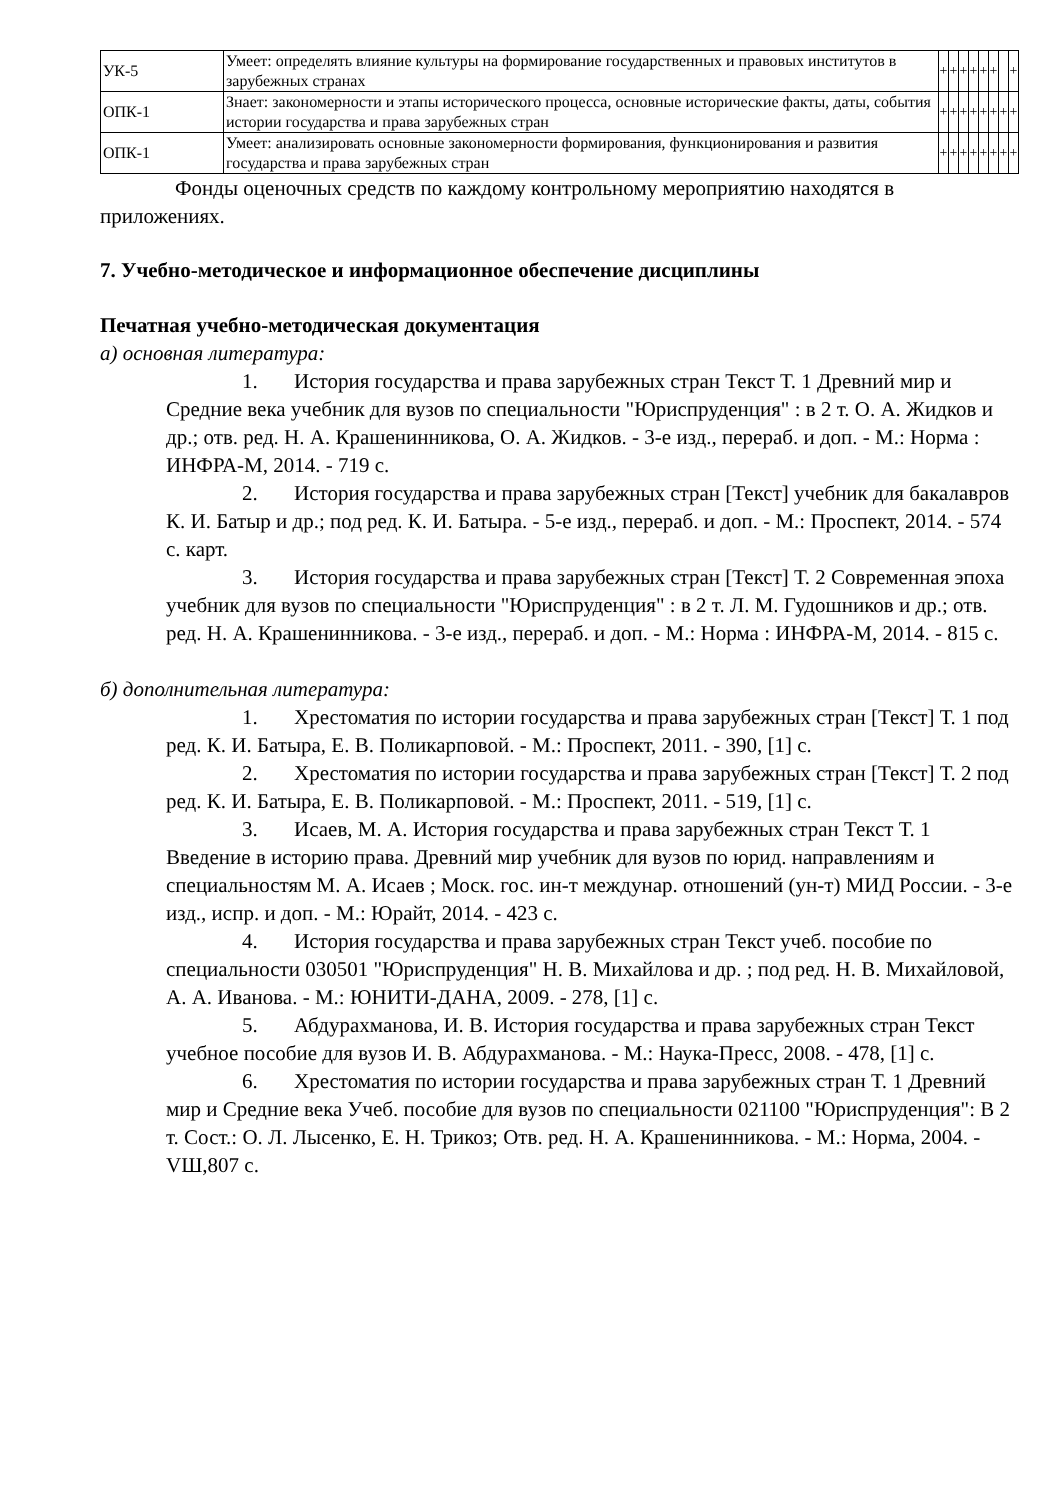| УК-5 | Умеет: определять влияние культуры на формирование государственных и правовых институтов в зарубежных странах | + | + | + | + | + | + | | + |
| ОПК-1 | Знает: закономерности и этапы исторического процесса, основные исторические факты, даты, события истории государства и права зарубежных стран | + | + | + | + | + | + | + | + |
| ОПК-1 | Умеет: анализировать основные закономерности формирования, функционирования и развития государства и права зарубежных стран | + | + | + | + | + | + | + | + |
Фонды оценочных средств по каждому контрольному мероприятию находятся в приложениях.
7. Учебно-методическое и информационное обеспечение дисциплины
Печатная учебно-методическая документация
а) основная литература:
1. История государства и права зарубежных стран Текст Т. 1 Древний мир и Средние века учебник для вузов по специальности "Юриспруденция" : в 2 т. О. А. Жидков и др.; отв. ред. Н. А. Крашенинникова, О. А. Жидков. - 3-е изд., перераб. и доп. - М.: Норма : ИНФРА-М, 2014. - 719 с.
2. История государства и права зарубежных стран [Текст] учебник для бакалавров К. И. Батыр и др.; под ред. К. И. Батыра. - 5-е изд., перераб. и доп. - М.: Проспект, 2014. - 574 с. карт.
3. История государства и права зарубежных стран [Текст] Т. 2 Современная эпоха учебник для вузов по специальности "Юриспруденция" : в 2 т. Л. М. Гудошников и др.; отв. ред. Н. А. Крашенинникова. - 3-е изд., перераб. и доп. - М.: Норма : ИНФРА-М, 2014. - 815 с.
б) дополнительная литература:
1. Хрестоматия по истории государства и права зарубежных стран [Текст] Т. 1 под ред. К. И. Батыра, Е. В. Поликарповой. - М.: Проспект, 2011. - 390, [1] с.
2. Хрестоматия по истории государства и права зарубежных стран [Текст] Т. 2 под ред. К. И. Батыра, Е. В. Поликарповой. - М.: Проспект, 2011. - 519, [1] с.
3. Исаев, М. А. История государства и права зарубежных стран Текст Т. 1 Введение в историю права. Древний мир учебник для вузов по юрид. направлениям и специальностям М. А. Исаев ; Моск. гос. ин-т междунар. отношений (ун-т) МИД России. - 3-е изд., испр. и доп. - М.: Юрайт, 2014. - 423 с.
4. История государства и права зарубежных стран Текст учеб. пособие по специальности 030501 "Юриспруденция" Н. В. Михайлова и др. ; под ред. Н. В. Михайловой, А. А. Иванова. - М.: ЮНИТИ-ДАНА, 2009. - 278, [1] с.
5. Абдурахманова, И. В. История государства и права зарубежных стран Текст учебное пособие для вузов И. В. Абдурахманова. - М.: Наука-Пресс, 2008. - 478, [1] с.
6. Хрестоматия по истории государства и права зарубежных стран Т. 1 Древний мир и Средние века Учеб. пособие для вузов по специальности 021100 "Юриспруденция": В 2 т. Сост.: О. Л. Лысенко, Е. Н. Трикоз; Отв. ред. Н. А. Крашенинникова. - М.: Норма, 2004. - VШ,807 с.